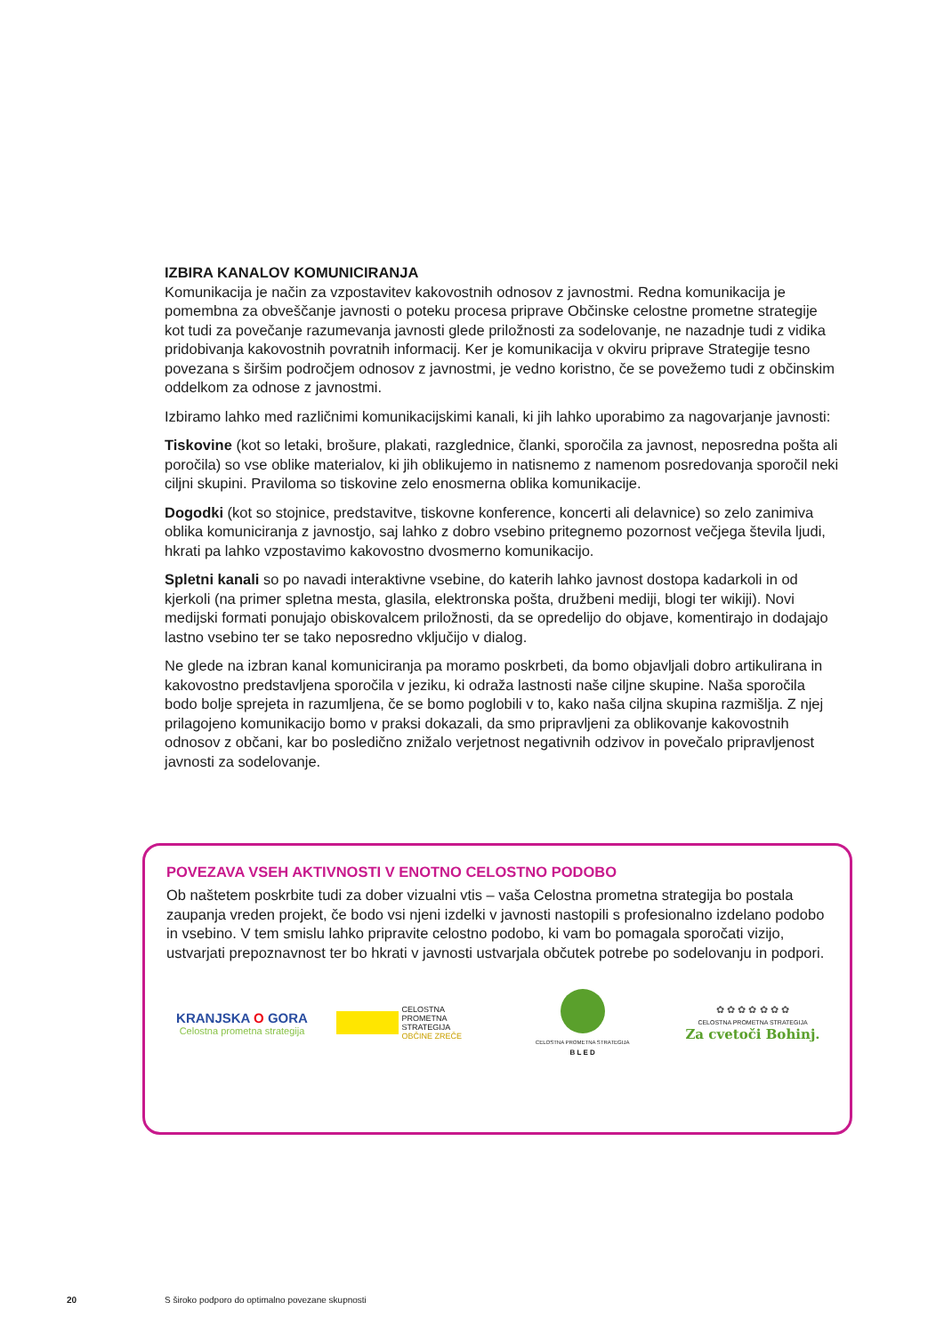IZBIRA KANALOV KOMUNICIRANJA
Komunikacija je način za vzpostavitev kakovostnih odnosov z javnostmi. Redna komunikacija je pomembna za obveščanje javnosti o poteku procesa priprave Občinske celostne prometne strategije kot tudi za povečanje razumevanja javnosti glede priložnosti za sodelovanje, ne nazadnje tudi z vidika pridobivanja kakovostnih povratnih informacij. Ker je komunikacija v okviru priprave Strategije tesno povezana s širšim področjem odnosov z javnostmi, je vedno koristno, če se povežemo tudi z občinskim oddelkom za odnose z javnostmi.
Izbiramo lahko med različnimi komunikacijskimi kanali, ki jih lahko uporabimo za nagovarjanje javnosti:
Tiskovine (kot so letaki, brošure, plakati, razglednice, članki, sporočila za javnost, neposredna pošta ali poročila) so vse oblike materialov, ki jih oblikujemo in natisnemo z namenom posredovanja sporočil neki ciljni skupini. Praviloma so tiskovine zelo enosmerna oblika komunikacije.
Dogodki (kot so stojnice, predstavitve, tiskovne konference, koncerti ali delavnice) so zelo zanimiva oblika komuniciranja z javnostjo, saj lahko z dobro vsebino pritegnemo pozornost večjega števila ljudi, hkrati pa lahko vzpostavimo kakovostno dvosmerno komunikacijo.
Spletni kanali so po navadi interaktivne vsebine, do katerih lahko javnost dostopa kadarkoli in od kjerkoli (na primer spletna mesta, glasila, elektronska pošta, družbeni mediji, blogi ter wikiji). Novi medijski formati ponujajo obiskovalcem priložnosti, da se opredelijo do objave, komentirajo in dodajajo lastno vsebino ter se tako neposredno vključijo v dialog.
Ne glede na izbran kanal komuniciranja pa moramo poskrbeti, da bomo objavljali dobro artikulirana in kakovostno predstavljena sporočila v jeziku, ki odraža lastnosti naše ciljne skupine. Naša sporočila bodo bolje sprejeta in razumljena, če se bomo poglobili v to, kako naša ciljna skupina razmišlja. Z njej prilagojeno komunikacijo bomo v praksi dokazali, da smo pripravljeni za oblikovanje kakovostnih odnosov z občani, kar bo posledično znižalo verjetnost negativnih odzivov in povečalo pripravljenost javnosti za sodelovanje.
POVEZAVA VSEH AKTIVNOSTI V ENOTNO CELOSTNO PODOBO
Ob naštetem poskrbite tudi za dober vizualni vtis – vaša Celostna prometna strategija bo postala zaupanja vreden projekt, če bodo vsi njeni izdelki v javnosti nastopili s profesionalno izdelano podobo in vsebino. V tem smislu lahko pripravite celostno podobo, ki vam bo pomagala sporočati vizijo, ustvarjati prepoznavnost ter bo hkrati v javnosti ustvarjala občutek potrebe po sodelovanju in podpori.
KRANJSKA O GORA
Celostna prometna strategija
CELOSTNA
PROMETNA
STRATEGIJA
OBČINE ZREČE
CELOSTNA PROMETNA STRATEGIJA
B L E D
✿ ✿ ✿ ✿ ✿ ✿ ✿
CELOSTNA PROMETNA STRATEGIJA
Za cvetoči Bohinj.
20 S široko podporo do optimalno povezane skupnosti